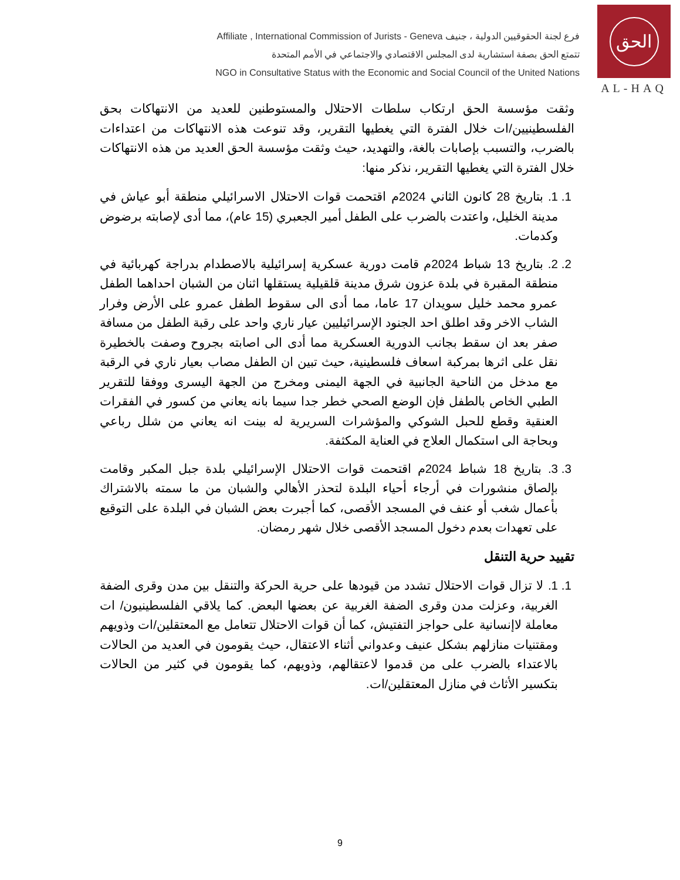Affiliate , International Commission of Jurists - Geneva فرع لجنة الحقوقيين الدولية ، جنيف
تتمتع الحق بصفة استشارية لدى المجلس الاقتصادي والاجتماعي في الأمم المتحدة
NGO in Consultative Status with the Economic and Social Council of the United Nations
الحق
AL-HAQ
وثقت مؤسسة الحق ارتكاب سلطات الاحتلال والمستوطنين للعديد من الانتهاكات بحق الفلسطينيين/ات خلال الفترة التي يغطيها التقرير، وقد تنوعت هذه الانتهاكات من اعتداءات بالضرب، والتسبب بإصابات بالغة، والتهديد، حيث وثقت مؤسسة الحق العديد من هذه الانتهاكات خلال الفترة التي يغطيها التقرير، نذكر منها:
1. 1. بتاريخ 28 كانون الثاني 2024م اقتحمت قوات الاحتلال الاسرائيلي منطقة أبو عياش في مدينة الخليل، واعتدت بالضرب على الطفل أمير الجعبري (15 عام)، مما أدى لإصابته برضوض وكدمات.
2. 2. بتاريخ 13 شباط 2024م قامت دورية عسكرية إسرائيلية بالاصطدام بدراجة كهربائية في منطقة المقبرة في بلدة عزون شرق مدينة قلقيلية يستقلها اثنان من الشبان احداهما الطفل عمرو محمد خليل سويدان 17 عاما، مما أدى الى سقوط الطفل عمرو على الأرض وفرار الشاب الاخر وقد اطلق احد الجنود الإسرائيليين عيار ناري واحد على رقبة الطفل من مسافة صفر بعد ان سقط بجانب الدورية العسكرية مما أدى الى اصابته بجروح وصفت بالخطيرة نقل على اثرها بمركبة اسعاف فلسطينية، حيث تبين ان الطفل مصاب بعيار ناري في الرقبة مع مدخل من الناحية الجانبية في الجهة اليمنى ومخرج من الجهة اليسرى ووفقا للتقرير الطبي الخاص بالطفل فإن الوضع الصحي خطر جدا سيما بانه يعاني من كسور في الفقرات العنقية وقطع للحبل الشوكي والمؤشرات السريرية له بينت انه يعاني من شلل رباعي وبحاجة الى استكمال العلاج في العناية المكثفة.
3. 3. بتاريخ 18 شباط 2024م اقتحمت قوات الاحتلال الإسرائيلي بلدة جبل المكبر وقامت بإلصاق منشورات في أرجاء أحياء البلدة لتحذر الأهالي والشبان من ما سمته بالاشتراك بأعمال شغب أو عنف في المسجد الأقصى، كما أجبرت بعض الشبان في البلدة على التوقيع على تعهدات بعدم دخول المسجد الأقصى خلال شهر رمضان.
تقييد حرية التنقل
1. 1. لا تزال قوات الاحتلال تشدد من قيودها على حرية الحركة والتنقل بين مدن وقرى الضفة الغربية، وعزلت مدن وقرى الضفة الغربية عن بعضها البعض. كما يلاقي الفلسطينيون/ ات معاملة لاإنسانية على حواجز التفتيش، كما أن قوات الاحتلال تتعامل مع المعتقلين/ات وذويهم ومقتنيات منازلهم بشكل عنيف وعدواني أثناء الاعتقال، حيث يقومون في العديد من الحالات بالاعتداء بالضرب على من قدموا لاعتقالهم، وذويهم، كما يقومون في كثير من الحالات بتكسير الأثاث في منازل المعتقلين/ات.
9